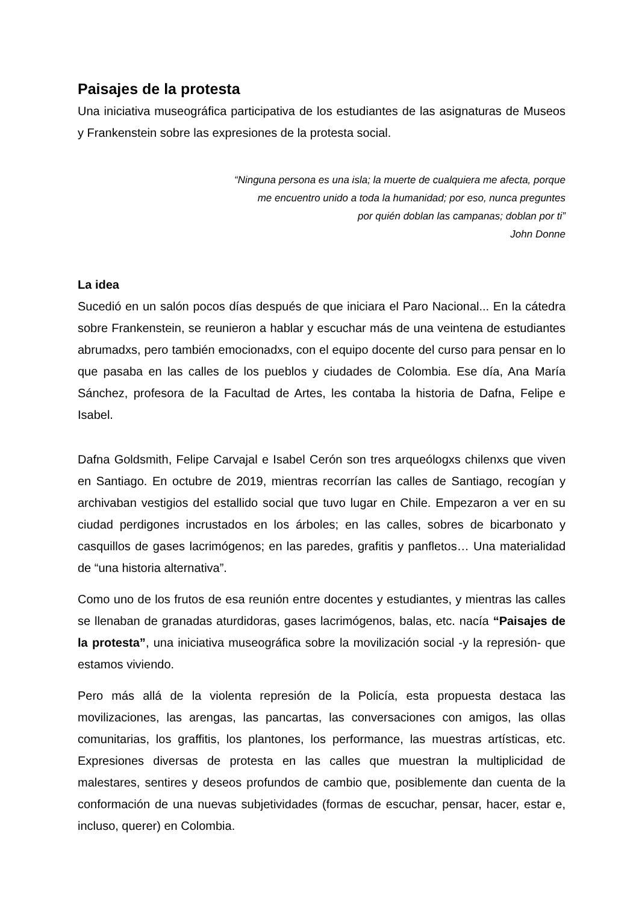Paisajes de la protesta
Una iniciativa museográfica participativa de los estudiantes de las asignaturas de Museos y Frankenstein sobre las expresiones de la protesta social.
“Ninguna persona es una isla; la muerte de cualquiera me afecta, porque
me encuentro unido a toda la humanidad; por eso, nunca preguntes
por quién doblan las campanas; doblan por ti”
John Donne
La idea
Sucedió en un salón pocos días después de que iniciara el Paro Nacional... En la cátedra sobre Frankenstein, se reunieron a hablar y escuchar más de una veintena de estudiantes abrumadxs, pero también emocionadxs, con el equipo docente del curso para pensar en lo que pasaba en las calles de los pueblos y ciudades de Colombia. Ese día, Ana María Sánchez, profesora de la Facultad de Artes, les contaba la historia de Dafna, Felipe e Isabel.
Dafna Goldsmith, Felipe Carvajal e Isabel Cerón son tres arqueólogxs chilenxs que viven en Santiago. En octubre de 2019, mientras recorrían las calles de Santiago, recogían y archivaban vestigios del estallido social que tuvo lugar en Chile. Empezaron a ver en su ciudad perdigones incrustados en los árboles; en las calles, sobres de bicarbonato y casquillos de gases lacrimógenos; en las paredes, grafitis y panfletos… Una materialidad de “una historia alternativa”.
Como uno de los frutos de esa reunión entre docentes y estudiantes, y mientras las calles se llenaban de granadas aturdidoras, gases lacrimógenos, balas, etc. nacía “Paisajes de la protesta”, una iniciativa museográfica sobre la movilización social -y la represión- que estamos viviendo.
Pero más allá de la violenta represión de la Policía, esta propuesta destaca las movilizaciones, las arengas, las pancartas, las conversaciones con amigos, las ollas comunitarias, los graffitis, los plantones, los performance, las muestras artísticas, etc. Expresiones diversas de protesta en las calles que muestran la multiplicidad de malestares, sentires y deseos profundos de cambio que, posiblemente dan cuenta de la conformación de una nuevas subjetividades (formas de escuchar, pensar, hacer, estar e, incluso, querer) en Colombia.